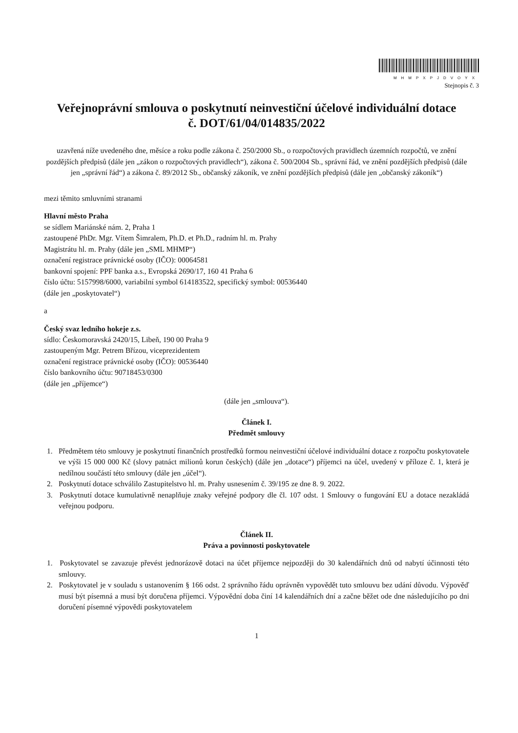MHMPXPJDVOYX
Stejnopis č. 3
Veřejnoprávní smlouva o poskytnutí neinvestiční účelové individuální dotace
č. DOT/61/04/014835/2022
uzavřená níže uvedeného dne, měsíce a roku podle zákona č. 250/2000 Sb., o rozpočtových pravidlech územních rozpočtů, ve znění pozdějších předpisů (dále jen „zákon o rozpočtových pravidlech“), zákona č. 500/2004 Sb., správní řád, ve znění pozdějších předpisů (dále jen „správní řád“) a zákona č. 89/2012 Sb., občanský zákoník, ve znění pozdějších předpisů (dále jen „občanský zákoník“)
mezi těmito smluvními stranami
Hlavní město Praha
se sídlem Mariánské nám. 2, Praha 1
zastoupené PhDr. Mgr. Vítem Šimralem, Ph.D. et Ph.D., radním hl. m. Prahy
Magistrátu hl. m. Prahy (dále jen „SML MHMP“)
označení registrace právnické osoby (IČO): 00064581
bankovní spojení: PPF banka a.s., Evropská 2690/17, 160 41 Praha 6
číslo účtu: 5157998/6000, variabilní symbol 614183522, specifický symbol: 00536440
(dále jen „poskytovatel“)
a
Český svaz ledního hokeje z.s.
sídlo: Českomoravská 2420/15, Libeň, 190 00 Praha 9
zastoupeným Mgr. Petrem Břízou, viceprezidentem
označení registrace právnické osoby (IČO): 00536440
číslo bankovního účtu: 90718453/0300
(dále jen „příjemce“)
(dále jen „smlouva“).
Článek I.
Předmět smlouvy
1. Předmětem této smlouvy je poskytnutí finančních prostředků formou neinvestiční účelové individuální dotace z rozpočtu poskytovatele ve výši 15 000 000 Kč (slovy patnáct milionů korun českých) (dále jen „dotace“) příjemci na účel, uvedený v příloze č. 1, která je nedílnou součástí této smlouvy (dále jen „účel“).
2. Poskytnutí dotace schválilo Zastupitelstvo hl. m. Prahy usnesením č. 39/195 ze dne 8. 9. 2022.
3. Poskytnutí dotace kumulativně nenaplňuje znaky veřejné podpory dle čl. 107 odst. 1 Smlouvy o fungování EU a dotace nezakládá veřejnou podporu.
Článek II.
Práva a povinnosti poskytovatele
1. Poskytovatel se zavazuje převést jednorázově dotaci na účet příjemce nejpozději do 30 kalendářních dnů od nabytí účinnosti této smlouvy.
2. Poskytovatel je v souladu s ustanovením § 166 odst. 2 správního řádu oprávněn vypovědět tuto smlouvu bez udání důvodu. Výpověď musí být písemná a musí být doručena příjemci. Výpovědní doba činí 14 kalendářních dní a začne běžet ode dne následujícího po dni doručení písemné výpovědi poskytovatelem
1